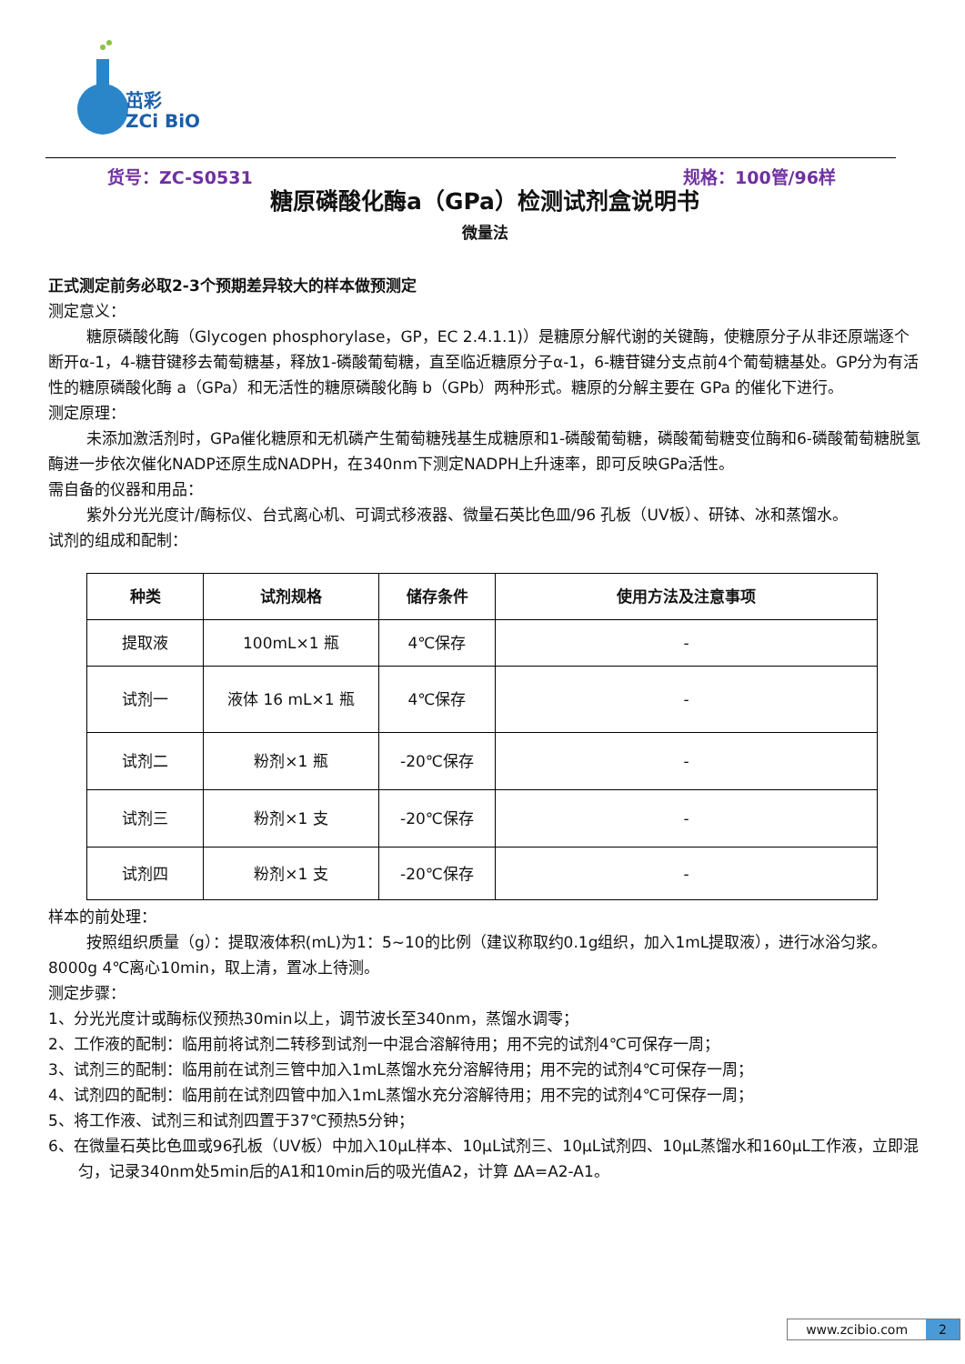茁彩
ZCi BiO
货号：ZC-S0531 规格：100管/96样
糖原磷酸化酶a（GPa）检测试剂盒说明书
微量法
正式测定前务必取2-3个预期差异较大的样本做预测定
测定意义：
糖原磷酸化酶（Glycogen phosphorylase，GP，EC 2.4.1.1)）是糖原分解代谢的关键酶，使糖原分子从非还原端逐个断开α-1，4-糖苷键移去葡萄糖基，释放1-磷酸葡萄糖，直至临近糖原分子α-1，6-糖苷键分支点前4个葡萄糖基处。GP分为有活性的糖原磷酸化酶 a（GPa）和无活性的糖原磷酸化酶 b（GPb）两种形式。糖原的分解主要在 GPa 的催化下进行。
测定原理：
未添加激活剂时，GPa催化糖原和无机磷产生葡萄糖残基生成糖原和1-磷酸葡萄糖，磷酸葡萄糖变位酶和6-磷酸葡萄糖脱氢酶进一步依次催化NADP还原生成NADPH，在340nm下测定NADPH上升速率，即可反映GPa活性。
需自备的仪器和用品：
紫外分光光度计/酶标仪、台式离心机、可调式移液器、微量石英比色皿/96 孔板（UV板）、研钵、冰和蒸馏水。
试剂的组成和配制：
| 种类 | 试剂规格 | 储存条件 | 使用方法及注意事项 |
| --- | --- | --- | --- |
| 提取液 | 100mL×1 瓶 | 4℃保存 | - |
| 试剂一 | 液体 16 mL×1 瓶 | 4℃保存 | - |
| 试剂二 | 粉剂×1 瓶 | -20℃保存 | - |
| 试剂三 | 粉剂×1 支 | -20℃保存 | - |
| 试剂四 | 粉剂×1 支 | -20℃保存 | - |
样本的前处理：
按照组织质量（g）：提取液体积(mL)为1：5~10的比例（建议称取约0.1g组织，加入1mL提取液），进行冰浴匀浆。8000g 4℃离心10min，取上清，置冰上待测。
测定步骤：
1、分光光度计或酶标仪预热30min以上，调节波长至340nm，蒸馏水调零；
2、工作液的配制：临用前将试剂二转移到试剂一中混合溶解待用；用不完的试剂4℃可保存一周；
3、试剂三的配制：临用前在试剂三管中加入1mL蒸馏水充分溶解待用；用不完的试剂4℃可保存一周；
4、试剂四的配制：临用前在试剂四管中加入1mL蒸馏水充分溶解待用；用不完的试剂4℃可保存一周；
5、将工作液、试剂三和试剂四置于37℃预热5分钟；
6、在微量石英比色皿或96孔板（UV板）中加入10μL样本、10μL试剂三、10μL试剂四、10μL蒸馏水和160μL工作液，立即混匀，记录340nm处5min后的A1和10min后的吸光值A2，计算 ΔA=A2-A1。
www.zcibio.com 2